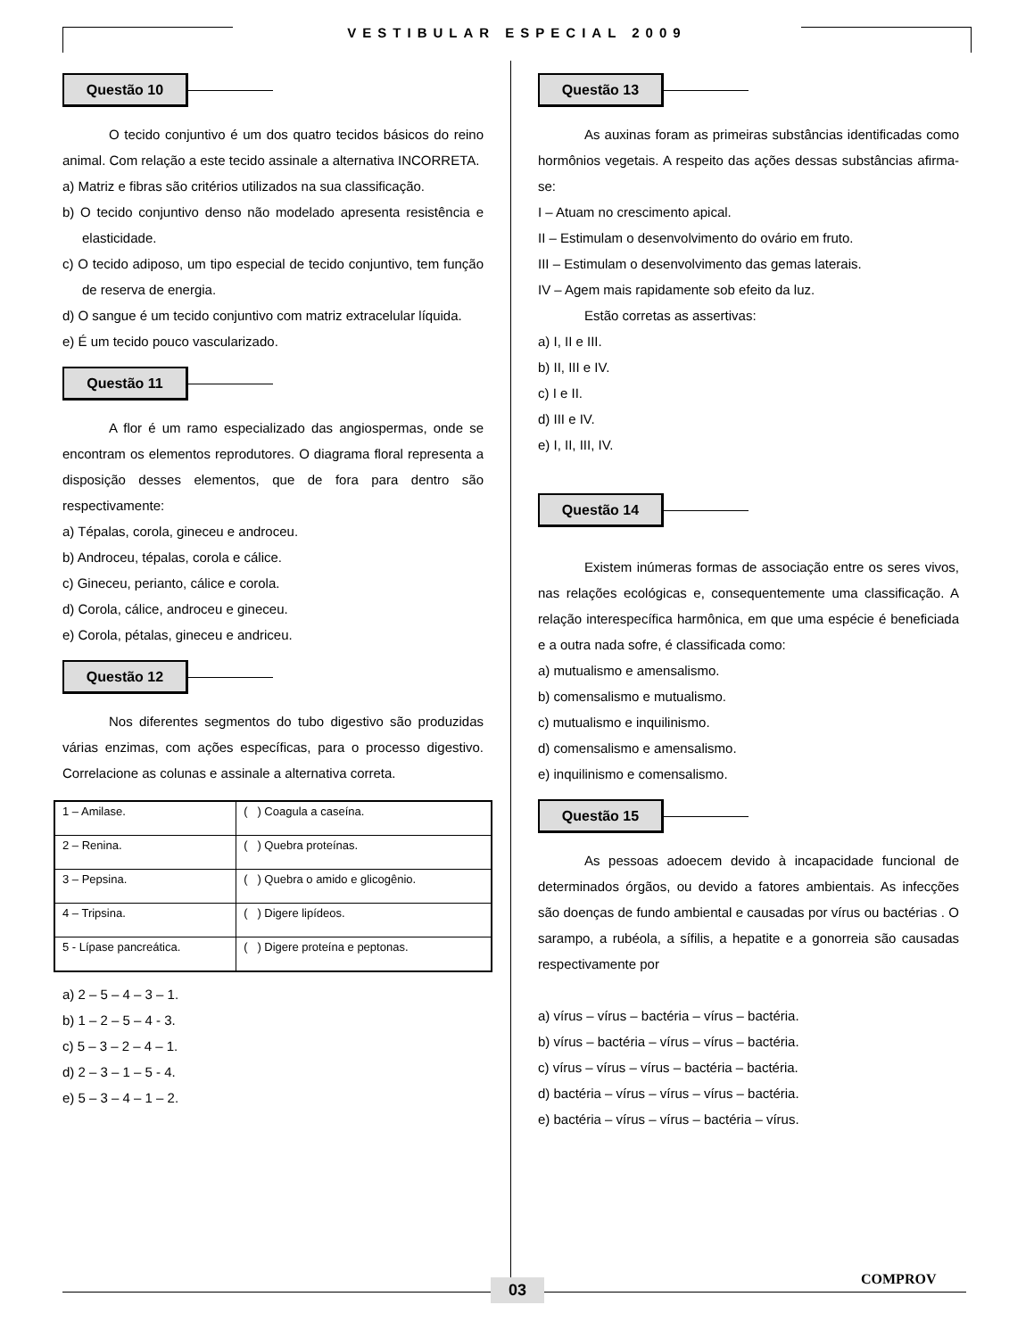VESTIBULAR ESPECIAL 2009
Questão 10
O tecido conjuntivo é um dos quatro tecidos básicos do reino animal. Com relação a este tecido assinale a alternativa INCORRETA.
a) Matriz e fibras são critérios utilizados na sua classificação.
b) O tecido conjuntivo denso não modelado apresenta resistência e elasticidade.
c) O tecido adiposo, um tipo especial de tecido conjuntivo, tem função de reserva de energia.
d) O sangue é um tecido conjuntivo com matriz extracelular líquida.
e) É um tecido pouco vascularizado.
Questão 11
A flor é um ramo especializado das angiospermas, onde se encontram os elementos reprodutores. O diagrama floral representa a disposição desses elementos, que de fora para dentro são respectivamente:
a) Tépalas, corola, gineceu e androceu.
b) Androceu, tépalas, corola e cálice.
c) Gineceu, perianto, cálice e corola.
d) Corola, cálice, androceu e gineceu.
e) Corola, pétalas, gineceu e andriceu.
Questão 12
Nos diferentes segmentos do tubo digestivo são produzidas várias enzimas, com ações específicas, para o processo digestivo. Correlacione as colunas e assinale a alternativa correta.
| 1 – Amilase. | ( ) Coagula a caseína. |
| 2 – Renina. | ( ) Quebra proteínas. |
| 3 – Pepsina. | ( ) Quebra o amido e glicogênio. |
| 4 – Tripsina. | ( ) Digere lipídeos. |
| 5 - Lípase pancreática. | ( ) Digere proteína e peptonas. |
a) 2 – 5 – 4 – 3 – 1.
b) 1 – 2 – 5 – 4 - 3.
c) 5 – 3 – 2 – 4 – 1.
d) 2 – 3 – 1 – 5 - 4.
e) 5 – 3 – 4 – 1 – 2.
Questão 13
As auxinas foram as primeiras substâncias identificadas como hormônios vegetais. A respeito das ações dessas substâncias afirma-se:
I – Atuam no crescimento apical.
II – Estimulam o desenvolvimento do ovário em fruto.
III – Estimulam o desenvolvimento das gemas laterais.
IV – Agem mais rapidamente sob efeito da luz.
Estão corretas as assertivas:
a) I, II e III.
b) II, III e IV.
c) I e II.
d) III e IV.
e) I, II, III, IV.
Questão 14
Existem inúmeras formas de associação entre os seres vivos, nas relações ecológicas e, consequentemente uma classificação. A relação interespecífica harmônica, em que uma espécie é beneficiada e a outra nada sofre, é classificada como:
a) mutualismo e amensalismo.
b) comensalismo e mutualismo.
c) mutualismo e inquilinismo.
d) comensalismo e amensalismo.
e) inquilinismo e comensalismo.
Questão 15
As pessoas adoecem devido à incapacidade funcional de determinados órgãos, ou devido a fatores ambientais. As infecções são doenças de fundo ambiental e causadas por vírus ou bactérias . O sarampo, a rubéola, a sífilis, a hepatite e a gonorreia são causadas respectivamente por
a) vírus – vírus – bactéria – vírus – bactéria.
b) vírus – bactéria – vírus – vírus – bactéria.
c) vírus – vírus – vírus – bactéria – bactéria.
d) bactéria – vírus – vírus – vírus – bactéria.
e) bactéria – vírus – vírus – bactéria – vírus.
03 COMPROV